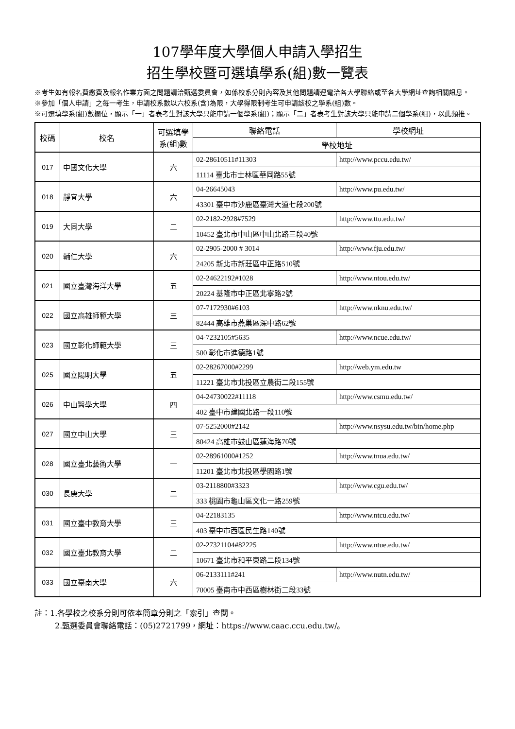107學年度大學個人申請入學招生
招生學校暨可選填學系(組)數一覽表
※考生如有報名費繳費及報名作業方面之問題請洽甄選委員會，如係校系分則內容及其他問題請逕電洽各大學聯絡或至各大學網址查詢相關訊息。
※參加「個人申請」之每一考生，申請校系數以六校系(含)為限，大學得限制考生可申請該校之學系(組)數。
※可選填學系(組)數欄位，顯示「一」者表考生對該大學只能申請一個學系(組)；顯示「二」者表考生對該大學只能申請二個學系(組)，以此類推。
| 校碼 | 校名 | 可選填學系(組)數 | 聯絡電話 | 學校網址 |
| --- | --- | --- | --- | --- |
| | | | 學校地址 | |
| 017 | 中國文化大學 | 六 | 02-28610511#11303 | http://www.pccu.edu.tw/ |
| | | | 11114 臺北市士林區華岡路55號 | |
| 018 | 靜宜大學 | 六 | 04-26645043 | http://www.pu.edu.tw/ |
| | | | 43301 臺中市沙鹿區臺灣大道七段200號 | |
| 019 | 大同大學 | 二 | 02-2182-2928#7529 | http://www.ttu.edu.tw/ |
| | | | 10452 臺北市中山區中山北路三段40號 | |
| 020 | 輔仁大學 | 六 | 02-2905-2000 # 3014 | http://www.fju.edu.tw/ |
| | | | 24205 新北市新莊區中正路510號 | |
| 021 | 國立臺灣海洋大學 | 五 | 02-24622192#1028 | http://www.ntou.edu.tw/ |
| | | | 20224 基隆市中正區北寧路2號 | |
| 022 | 國立高雄師範大學 | 三 | 07-7172930#6103 | http://www.nknu.edu.tw/ |
| | | | 82444 高雄市燕巢區深中路62號 | |
| 023 | 國立彰化師範大學 | 三 | 04-7232105#5635 | http://www.ncue.edu.tw/ |
| | | | 500 彰化市進德路1號 | |
| 025 | 國立陽明大學 | 五 | 02-28267000#2299 | http://web.ym.edu.tw |
| | | | 11221 臺北市北投區立農街二段155號 | |
| 026 | 中山醫學大學 | 四 | 04-24730022#11118 | http://www.csmu.edu.tw/ |
| | | | 402 臺中市建國北路一段110號 | |
| 027 | 國立中山大學 | 三 | 07-5252000#2142 | http://www.nsysu.edu.tw/bin/home.php |
| | | | 80424 高雄市鼓山區蓮海路70號 | |
| 028 | 國立臺北藝術大學 | 一 | 02-28961000#1252 | http://www.tnua.edu.tw/ |
| | | | 11201 臺北市北投區學園路1號 | |
| 030 | 長庚大學 | 二 | 03-2118800#3323 | http://www.cgu.edu.tw/ |
| | | | 333 桃園市龜山區文化一路259號 | |
| 031 | 國立臺中教育大學 | 三 | 04-22183135 | http://www.ntcu.edu.tw/ |
| | | | 403 臺中市西區民生路140號 | |
| 032 | 國立臺北教育大學 | 二 | 02-27321104#82225 | http://www.ntue.edu.tw/ |
| | | | 10671 臺北市和平東路二段134號 | |
| 033 | 國立臺南大學 | 六 | 06-2133111#241 | http://www.nutn.edu.tw/ |
| | | | 70005 臺南市中西區樹林街二段33號 | |
註：1.各學校之校系分則可依本簡章分則之「索引」查閱。
2.甄選委員會聯絡電話：(05)2721799，網址：https://www.caac.ccu.edu.tw/。